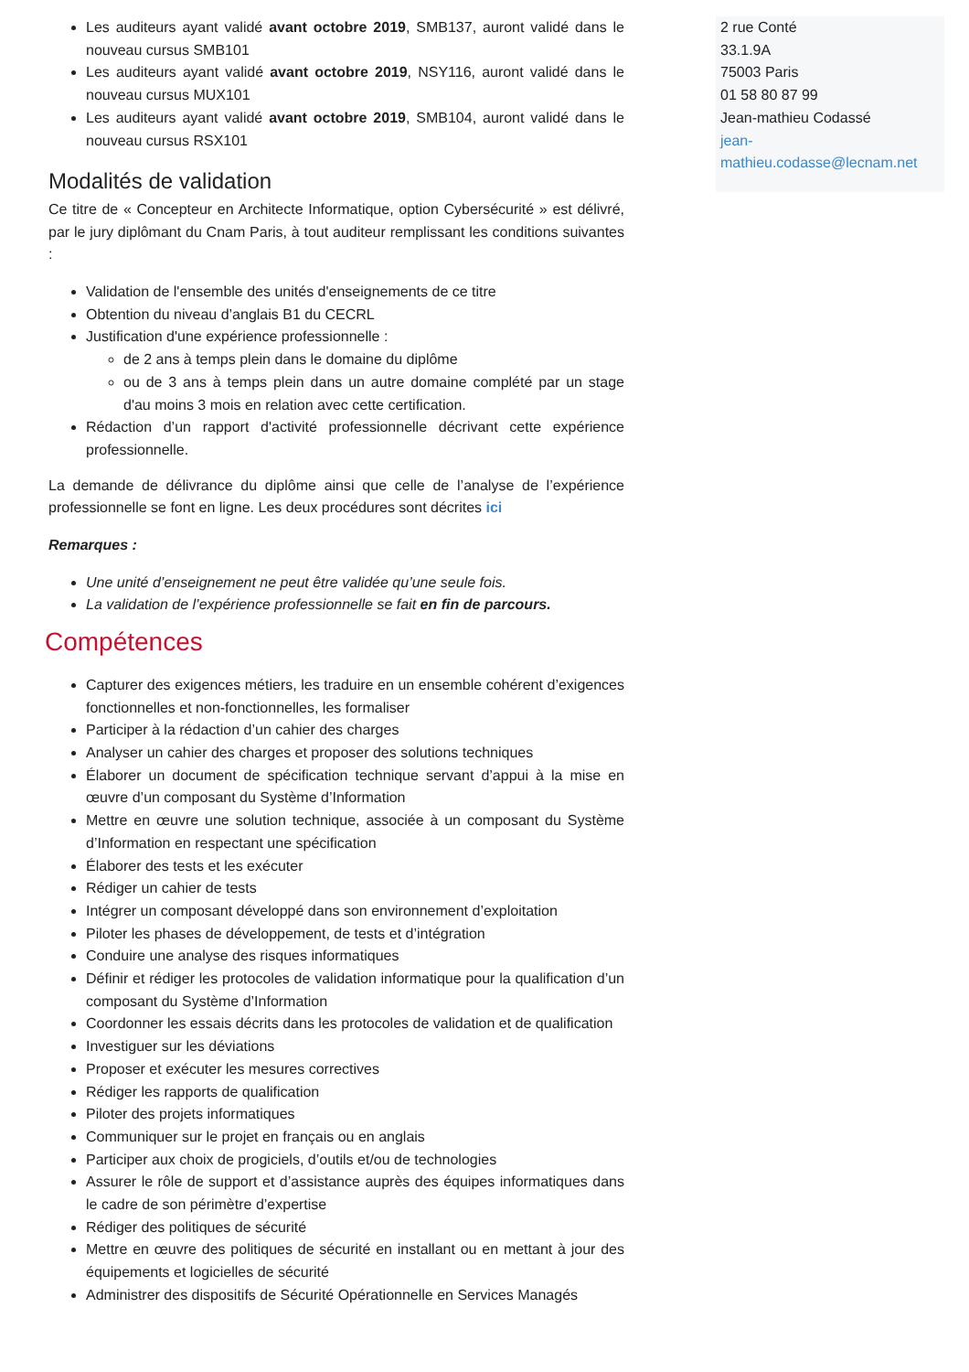Les auditeurs ayant validé avant octobre 2019, SMB137, auront validé dans le nouveau cursus SMB101
Les auditeurs ayant validé avant octobre 2019, NSY116, auront validé dans le nouveau cursus MUX101
Les auditeurs ayant validé avant octobre 2019, SMB104, auront validé dans le nouveau cursus RSX101
Modalités de validation
Ce titre de « Concepteur en Architecte Informatique, option Cybersécurité » est délivré, par le jury diplômant du Cnam Paris, à tout auditeur remplissant les conditions suivantes :
Validation de l'ensemble des unités d'enseignements de ce titre
Obtention du niveau d’anglais B1 du CECRL
Justification d'une expérience professionnelle :
de 2 ans à temps plein dans le domaine du diplôme
ou de 3 ans à temps plein dans un autre domaine complété par un stage d'au moins 3 mois en relation avec cette certification.
Rédaction d’un rapport d'activité professionnelle décrivant cette expérience professionnelle.
La demande de délivrance du diplôme ainsi que celle de l’analyse de l’expérience professionnelle se font en ligne. Les deux procédures sont décrites ici
Remarques :
Une unité d’enseignement ne peut être validée qu’une seule fois.
La validation de l’expérience professionnelle se fait en fin de parcours.
Compétences
Capturer des exigences métiers, les traduire en un ensemble cohérent d’exigences fonctionnelles et non-fonctionnelles, les formaliser
Participer à la rédaction d’un cahier des charges
Analyser un cahier des charges et proposer des solutions techniques
Élaborer un document de spécification technique servant d’appui à la mise en œuvre d’un composant du Système d’Information
Mettre en œuvre une solution technique, associée à un composant du Système d’Information en respectant une spécification
Élaborer des tests et les exécuter
Rédiger un cahier de tests
Intégrer un composant développé dans son environnement d’exploitation
Piloter les phases de développement, de tests et d’intégration
Conduire une analyse des risques informatiques
Définir et rédiger les protocoles de validation informatique pour la qualification d’un composant du Système d’Information
Coordonner les essais décrits dans les protocoles de validation et de qualification
Investiguer sur les déviations
Proposer et exécuter les mesures correctives
Rédiger les rapports de qualification
Piloter des projets informatiques
Communiquer sur le projet en français ou en anglais
Participer aux choix de progiciels, d’outils et/ou de technologies
Assurer le rôle de support et d’assistance auprès des équipes informatiques dans le cadre de son périmètre d’expertise
Rédiger des politiques de sécurité
Mettre en œuvre des politiques de sécurité en installant ou en mettant à jour des équipements et logicielles de sécurité
Administrer des dispositifs de Sécurité Opérationnelle en Services Managés
2 rue Conté
33.1.9A
75003 Paris
01 58 80 87 99
Jean-mathieu Codassé
jean-
mathieu.codasse@lecnam.net